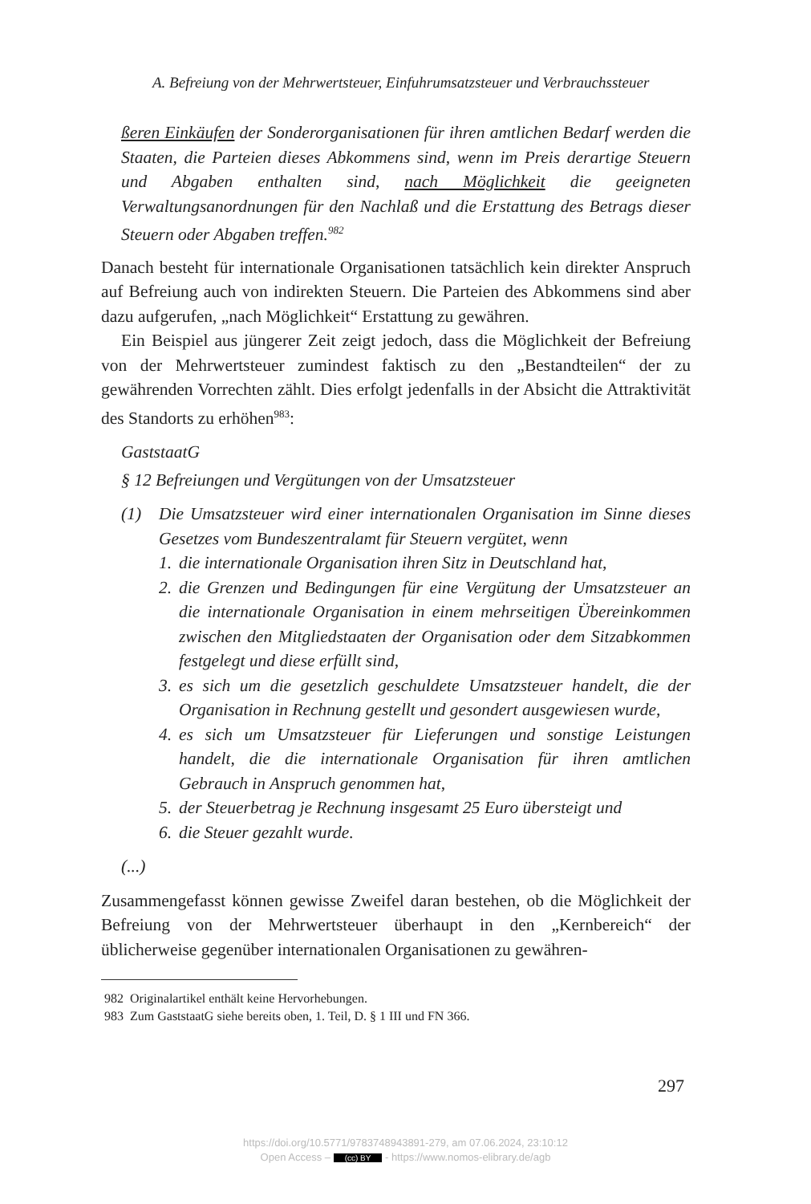A. Befreiung von der Mehrwertsteuer, Einfuhrumsatzsteuer und Verbrauchssteuer
ßeren Einkäufen der Sonderorganisationen für ihren amtlichen Bedarf werden die Staaten, die Parteien dieses Abkommens sind, wenn im Preis derartige Steuern und Abgaben enthalten sind, nach Möglichkeit die geeigneten Verwaltungsanordnungen für den Nachlaß und die Erstattung des Betrags dieser Steuern oder Abgaben treffen.<sup>982</sup>
Danach besteht für internationale Organisationen tatsächlich kein direkter Anspruch auf Befreiung auch von indirekten Steuern. Die Parteien des Abkommens sind aber dazu aufgerufen, „nach Möglichkeit“ Erstattung zu gewähren.
Ein Beispiel aus jüngerer Zeit zeigt jedoch, dass die Möglichkeit der Befreiung von der Mehrwertsteuer zumindest faktisch zu den „Bestandteilen“ der zu gewährenden Vorrechten zählt. Dies erfolgt jedenfalls in der Absicht die Attraktivität des Standorts zu erhöhen<sup>983</sup>:
GaststaatG
§ 12 Befreiungen und Vergütungen von der Umsatzsteuer
(1)
Die Umsatzsteuer wird einer internationalen Organisation im Sinne dieses Gesetzes vom Bundeszentralamt für Steuern vergütet, wenn
1.
die internationale Organisation ihren Sitz in Deutschland hat,
2.
die Grenzen und Bedingungen für eine Vergütung der Umsatzsteuer an die internationale Organisation in einem mehrseitigen Übereinkommen zwischen den Mitgliedstaaten der Organisation oder dem Sitzabkommen festgelegt und diese erfüllt sind,
3.
es sich um die gesetzlich geschuldete Umsatzsteuer handelt, die der Organisation in Rechnung gestellt und gesondert ausgewiesen wurde,
4.
es sich um Umsatzsteuer für Lieferungen und sonstige Leistungen handelt, die die internationale Organisation für ihren amtlichen Gebrauch in Anspruch genommen hat,
5.
der Steuerbetrag je Rechnung insgesamt 25 Euro übersteigt und
6.
die Steuer gezahlt wurde.
(...)
Zusammengefasst können gewisse Zweifel daran bestehen, ob die Möglichkeit der Befreiung von der Mehrwertsteuer überhaupt in den „Kernbereich“ der üblicherweise gegenüber internationalen Organisationen zu gewähren-
982 Originalartikel enthält keine Hervorhebungen.
983 Zum GaststaatG siehe bereits oben, 1. Teil, D. § 1 III und FN 366.
297
https://doi.org/10.5771/9783748943891-279, am 07.06.2024, 23:10:12
Open Access – (cc) BY - https://www.nomos-elibrary.de/agb